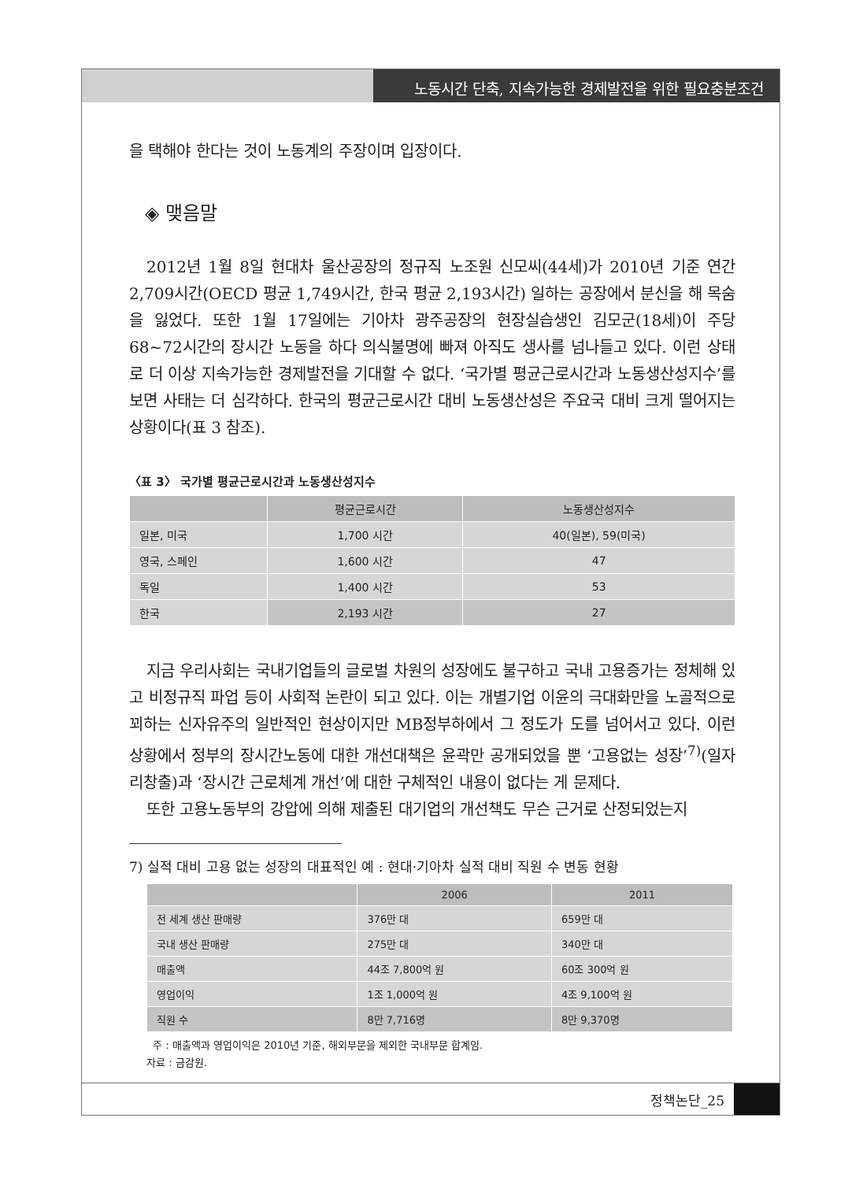노동시간 단축, 지속가능한 경제발전을 위한 필요충분조건
을 택해야 한다는 것이 노동계의 주장이며 입장이다.
◈ 맺음말
2012년 1월 8일 현대차 울산공장의 정규직 노조원 신모씨(44세)가 2010년 기준 연간 2,709시간(OECD 평균 1,749시간, 한국 평균 2,193시간) 일하는 공장에서 분신을 해 목숨을 잃었다. 또한 1월 17일에는 기아차 광주공장의 현장실습생인 김모군(18세)이 주당 68~72시간의 장시간 노동을 하다 의식불명에 빠져 아직도 생사를 넘나들고 있다. 이런 상태로 더 이상 지속가능한 경제발전을 기대할 수 없다. ‘국가별 평균근로시간과 노동생산성지수’를 보면 사태는 더 심각하다. 한국의 평균근로시간 대비 노동생산성은 주요국 대비 크게 떨어지는 상황이다(표 3 참조).
〈표 3〉 국가별 평균근로시간과 노동생산성지수
| | 평균근로시간 | 노동생산성지수 |
| --- | --- | --- |
| 일본, 미국 | 1,700 시간 | 40(일본), 59(미국) |
| 영국, 스페인 | 1,600 시간 | 47 |
| 독일 | 1,400 시간 | 53 |
| 한국 | 2,193 시간 | 27 |
지금 우리사회는 국내기업들의 글로벌 차원의 성장에도 불구하고 국내 고용증가는 정체해 있고 비정규직 파업 등이 사회적 논란이 되고 있다. 이는 개별기업 이윤의 극대화만을 노골적으로 꾀하는 신자유주의 일반적인 현상이지만 MB정부하에서 그 정도가 도를 넘어서고 있다. 이런 상황에서 정부의 장시간노동에 대한 개선대책은 윤곽만 공개되었을 뿐 ‘고용없는 성장’<sup>7)</sup>(일자리창출)과 ‘장시간 근로체계 개선’에 대한 구체적인 내용이 없다는 게 문제다.
또한 고용노동부의 강압에 의해 제출된 대기업의 개선책도 무슨 근거로 산정되었는지
7) 실적 대비 고용 없는 성장의 대표적인 예 : 현대·기아차 실적 대비 직원 수 변동 현황
| | 2006 | 2011 |
| --- | --- | --- |
| 전 세계 생산 판매량 | 376만 대 | 659만 대 |
| 국내 생산 판매량 | 275만 대 | 340만 대 |
| 매출액 | 44조 7,800억 원 | 60조 300억 원 |
| 영업이익 | 1조 1,000억 원 | 4조 9,100억 원 |
| 직원 수 | 8만 7,716명 | 8만 9,370명 |
주 : 매출액과 영업이익은 2010년 기준, 해외부문을 제외한 국내부문 합계임.
자료 : 금감원.
정책논단_25